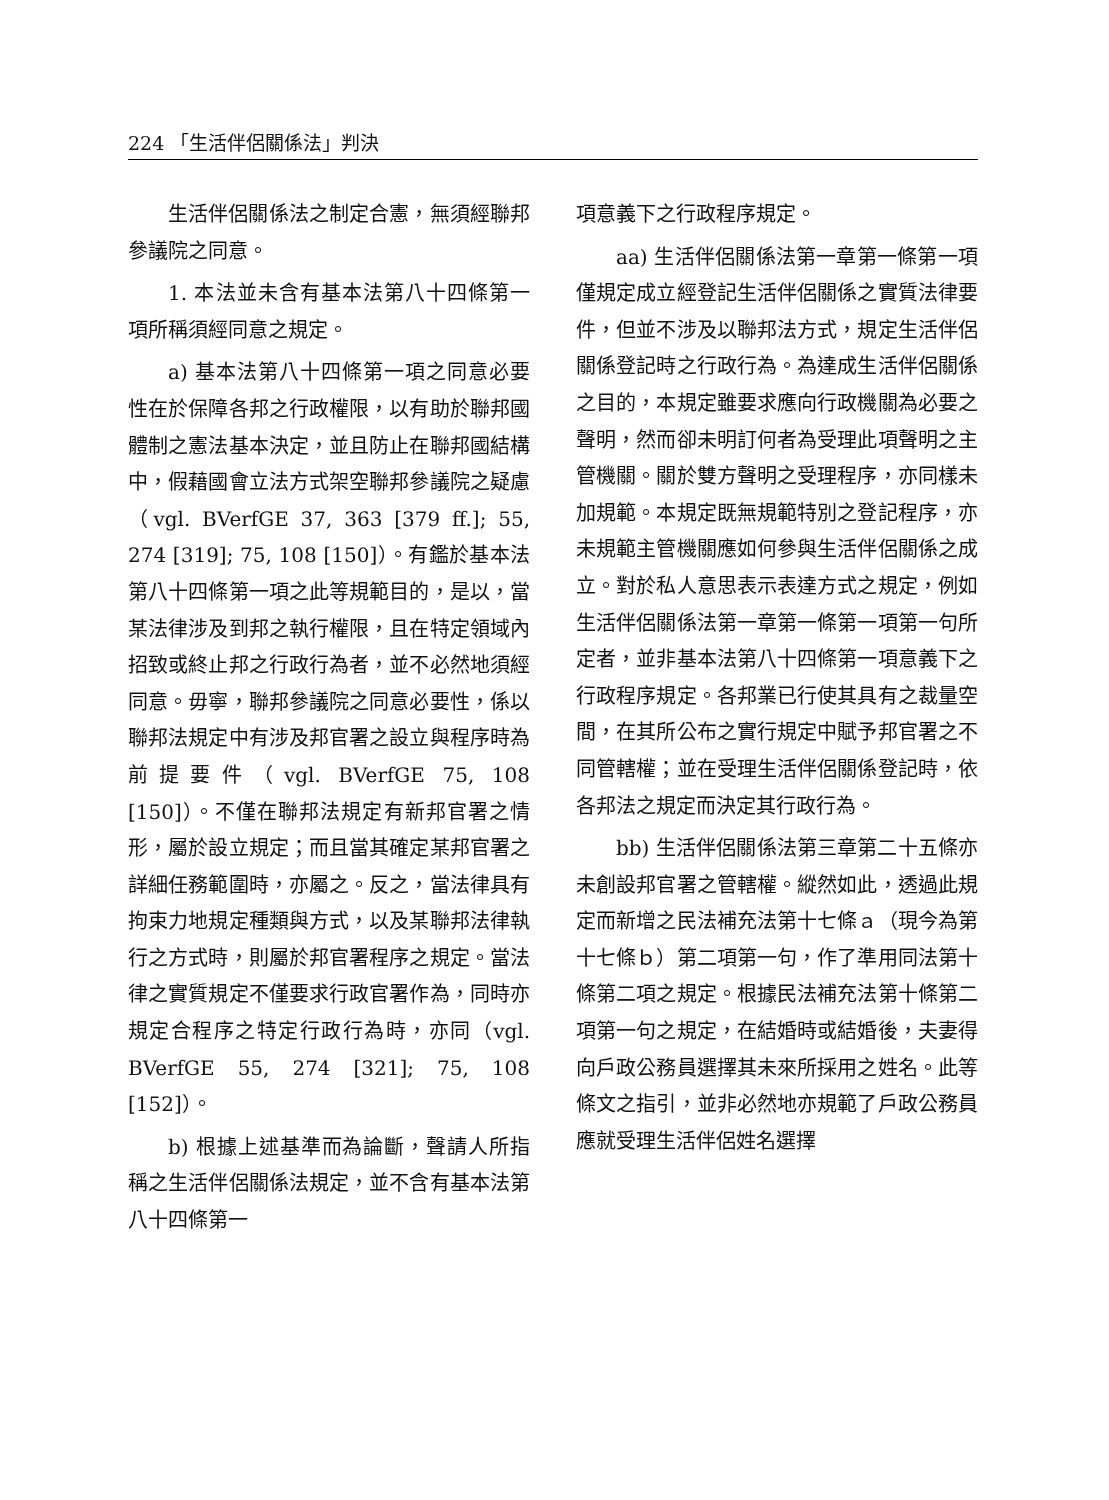224 「生活伴侶關係法」判決
生活伴侶關係法之制定合憲，無須經聯邦參議院之同意。
1. 本法並未含有基本法第八十四條第一項所稱須經同意之規定。
a) 基本法第八十四條第一項之同意必要性在於保障各邦之行政權限，以有助於聯邦國體制之憲法基本決定，並且防止在聯邦國結構中，假藉國會立法方式架空聯邦參議院之疑慮（vgl. BVerfGE 37, 363 [379 ff.]; 55, 274 [319]; 75, 108 [150]）。有鑑於基本法第八十四條第一項之此等規範目的，是以，當某法律涉及到邦之執行權限，且在特定領域內招致或終止邦之行政行為者，並不必然地須經同意。毋寧，聯邦參議院之同意必要性，係以聯邦法規定中有涉及邦官署之設立與程序時為前提要件（vgl. BVerfGE 75, 108 [150]）。不僅在聯邦法規定有新邦官署之情形，屬於設立規定；而且當其確定某邦官署之詳細任務範圍時，亦屬之。反之，當法律具有拘束力地規定種類與方式，以及某聯邦法律執行之方式時，則屬於邦官署程序之規定。當法律之實質規定不僅要求行政官署作為，同時亦規定合程序之特定行政行為時，亦同（vgl. BVerfGE 55, 274 [321]; 75, 108 [152]）。
b) 根據上述基準而為論斷，聲請人所指稱之生活伴侶關係法規定，並不含有基本法第八十四條第一
項意義下之行政程序規定。
aa) 生活伴侶關係法第一章第一條第一項僅規定成立經登記生活伴侶關係之實質法律要件，但並不涉及以聯邦法方式，規定生活伴侶關係登記時之行政行為。為達成生活伴侶關係之目的，本規定雖要求應向行政機關為必要之聲明，然而卻未明訂何者為受理此項聲明之主管機關。關於雙方聲明之受理程序，亦同樣未加規範。本規定既無規範特別之登記程序，亦未規範主管機關應如何參與生活伴侶關係之成立。對於私人意思表示表達方式之規定，例如生活伴侶關係法第一章第一條第一項第一句所定者，並非基本法第八十四條第一項意義下之行政程序規定。各邦業已行使其具有之裁量空間，在其所公布之實行規定中賦予邦官署之不同管轄權；並在受理生活伴侶關係登記時，依各邦法之規定而決定其行政行為。
bb) 生活伴侶關係法第三章第二十五條亦未創設邦官署之管轄權。縱然如此，透過此規定而新增之民法補充法第十七條ａ（現今為第十七條ｂ）第二項第一句，作了準用同法第十條第二項之規定。根據民法補充法第十條第二項第一句之規定，在結婚時或結婚後，夫妻得向戶政公務員選擇其未來所採用之姓名。此等條文之指引，並非必然地亦規範了戶政公務員應就受理生活伴侶姓名選擇